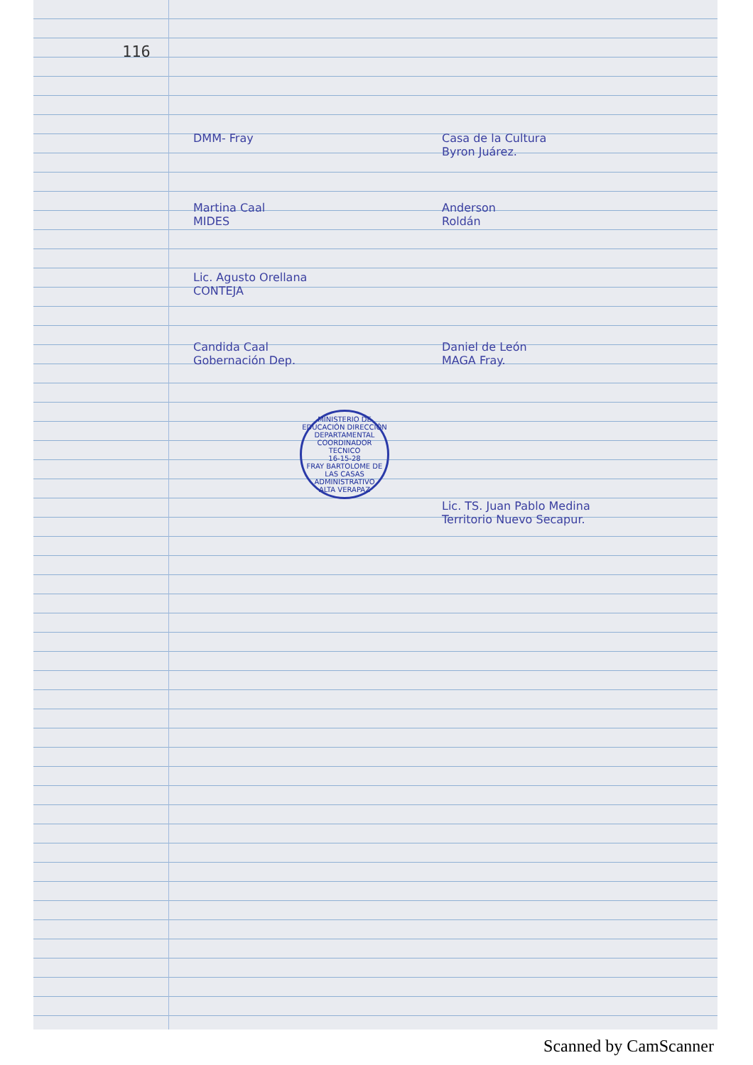116
DMM- Fray Casa de la Cultura
Byron Juárez.
Martina Caal
MIDES
Anderson
Roldán
Lic. Agusto Orellana
CONTEJA
Candida Caal
Gobernación Dep.
Daniel de León
MAGA Fray.
MINISTERIO DE EDUCACIÓN DIRECCIÓN DEPARTAMENTAL
COORDINADOR TECNICO
16-15-28
FRAY BARTOLOME DE LAS CASAS
ADMINISTRATIVO
ALTA VERAPAZ
Lic. TS. Juan Pablo Medina
Territorio Nuevo Secapur.
Scanned by CamScanner